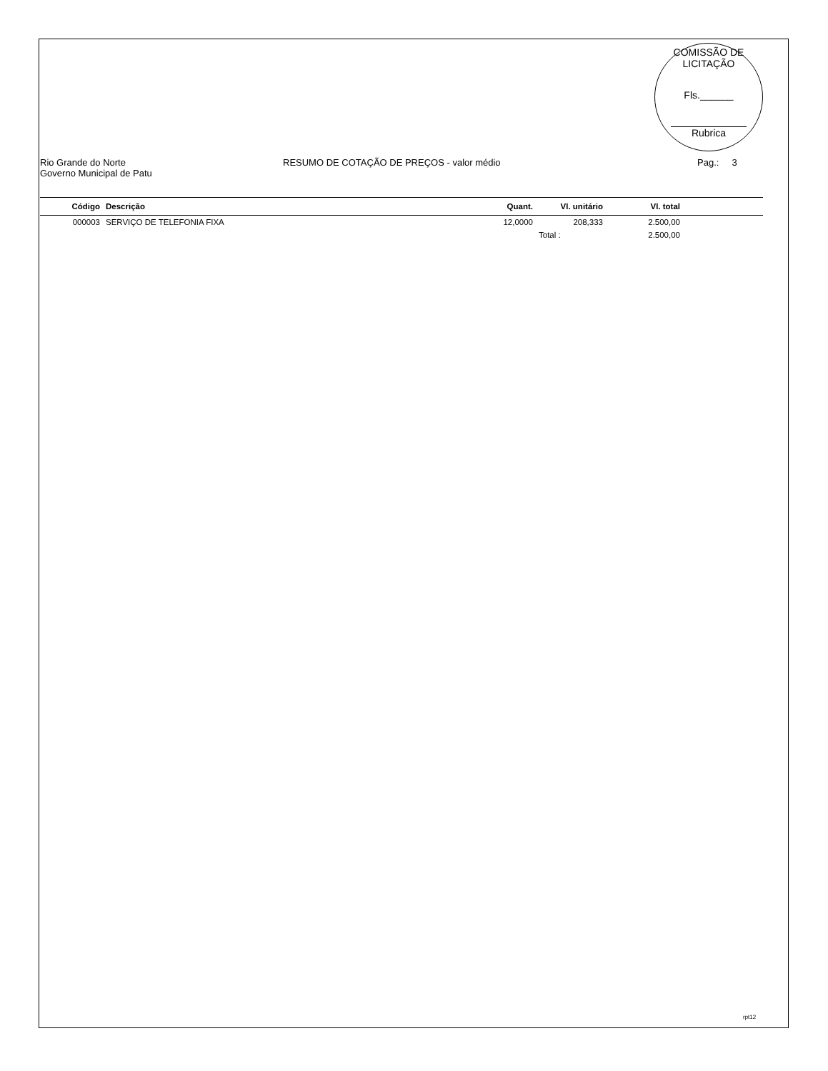COMISSÃO DE LICITAÇÃO
Fls.______
Rubrica
Rio Grande do Norte
Governo Municipal de Patu
RESUMO DE COTAÇÃO DE PREÇOS - valor médio Pag.: 3
| Código | Descrição | Quant. | Vl. unitário | Vl. total | |
| --- | --- | --- | --- | --- | --- |
| 000003 | SERVIÇO DE TELEFONIA FIXA | 12,0000 | 208,333 | 2.500,00 | |
| | | | Total : | 2.500,00 | |
rpt12